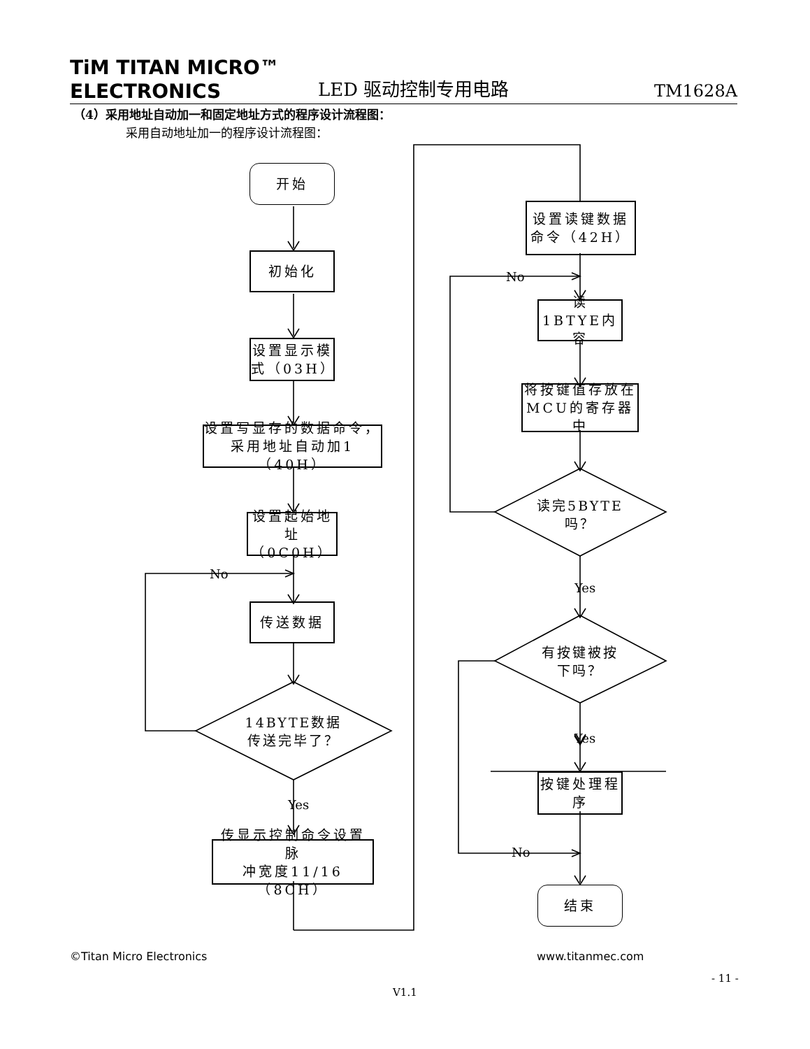TiM TITAN MICRO™
ELECTRONICS
LED 驱动控制专用电路
TM1628A
（4）采用地址自动加一和固定地址方式的程序设计流程图：
采用自动地址加一的程序设计流程图：
开始
初始化
设置显示模
式（03H）
设置写显存的数据命令，
采用地址自动加1（40H）
设置起始地
址（0C0H）
No
传送数据
14BYTE数据
传送完毕了？
Yes
传显示控制命令设置脉
冲宽度11/16（8CH）
设置读键数据
命令（42H）
No
读 1BTYE内
容
将按键值存放在
MCU的寄存器中
读完5BYTE
吗？
Yes
有按键被按
下吗？
Yes
按键处理程
序
No
结束
©Titan Micro Electronics www.titanmec.com
- 11 -
V1.1